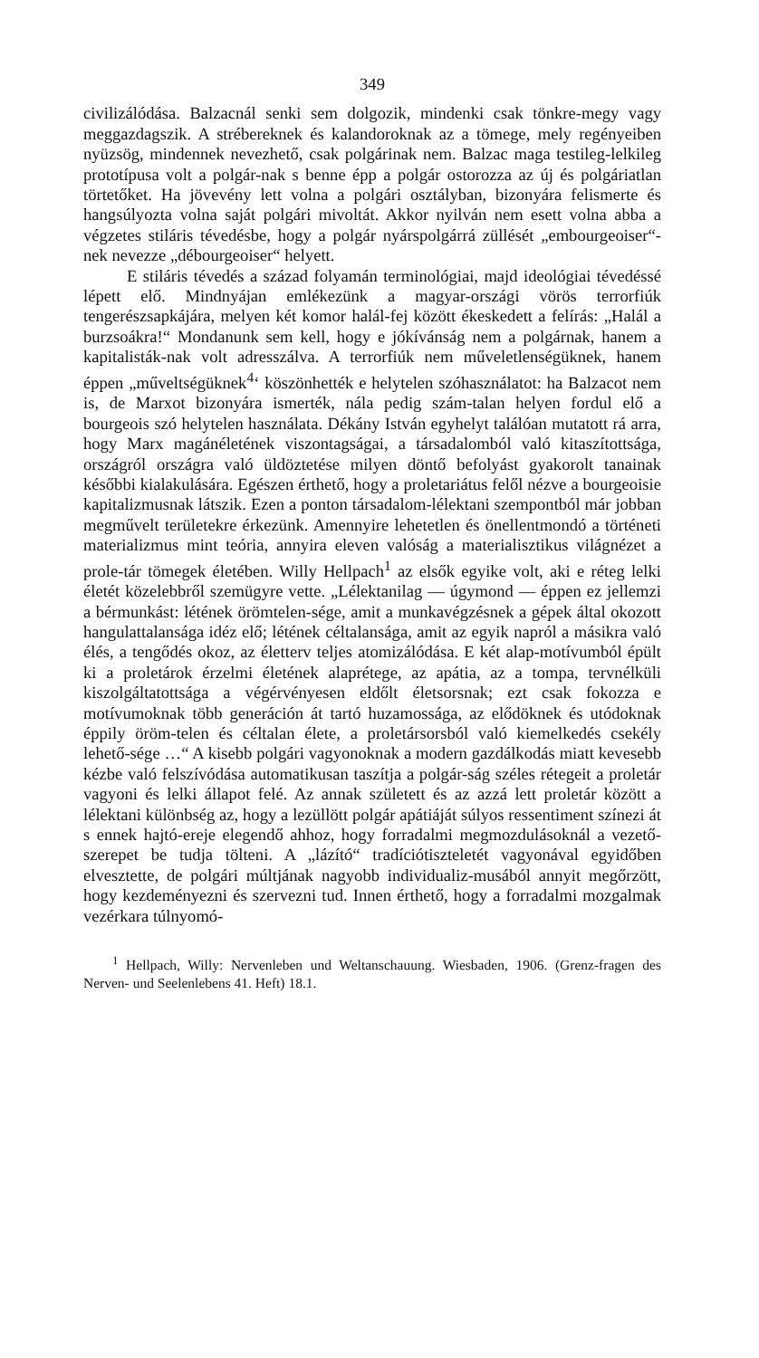349
civilizálódása. Balzacnál senki sem dolgozik, mindenki csak tönkre-megy vagy meggazdagszik. A strébereknek és kalandoroknak az a tömege, mely regényeiben nyüzsög, mindennek nevezhető, csak polgárinak nem. Balzac maga testileg-lelkileg prototípusa volt a polgár-nak s benne épp a polgár ostorozza az új és polgáriatlan törtetőket. Ha jövevény lett volna a polgári osztályban, bizonyára felismerte és hangsúlyozta volna saját polgári mivoltát. Akkor nyilván nem esett volna abba a végzetes stiláris tévedésbe, hogy a polgár nyárspolgárrá züllését „embourgeoiser“-nek nevezze „débourgeoiser“ helyett.
E stiláris tévedés a század folyamán terminológiai, majd ideológiai tévedéssé lépett elő. Mindnyájan emlékezünk a magyar-országi vörös terrorfiúk tengerészsapkájára, melyen két komor halál-fej között ékeskedett a felírás: „Halál a burzsoákra!“ Mondanunk sem kell, hogy e jókívánság nem a polgárnak, hanem a kapitalisták-nak volt adresszálva. A terrorfiúk nem műveletlenségüknek, hanem éppen „műveltségüknek<sup>4</sup>‘ köszönhették e helytelen szóhasználatot: ha Balzacot nem is, de Marxot bizonyára ismerték, nála pedig szám-talan helyen fordul elő a bourgeois szó helytelen használata. Dékány István egyhelyt találóan mutatott rá arra, hogy Marx magánéletének viszontagságai, a társadalomból való kitaszítottsága, országról országra való üldöztetése milyen döntő befolyást gyakorolt tanainak későbbi kialakulására. Egészen érthető, hogy a proletariátus felől nézve a bourgeoisie kapitalizmusnak látszik. Ezen a ponton társadalom-lélektani szempontból már jobban megművelt területekre érkezünk. Amennyire lehetetlen és önellentmondó a történeti materializmus mint teória, annyira eleven valóság a materialisztikus világnézet a prole-tár tömegek életében. Willy Hellpach<sup>1</sup> az elsők egyike volt, aki e réteg lelki életét közelebbről szemügyre vette. „Lélektanilag — úgymond — éppen ez jellemzi a bérmunkást: létének örömtelen-sége, amit a munkavégzésnek a gépek által okozott hangulattalansága idéz elő; létének céltalansága, amit az egyik napról a másikra való élés, a tengődés okoz, az életterv teljes atomizálódása. E két alap-motívumból épült ki a proletárok érzelmi életének alaprétege, az apátia, az a tompa, tervnélküli kiszolgáltatottsága a végérvényesen eldőlt életsorsnak; ezt csak fokozza e motívumoknak több generáción át tartó huzamossága, az elődöknek és utódoknak éppily öröm-telen és céltalan élete, a proletársorsból való kiemelkedés csekély lehető-sége …“ A kisebb polgári vagyonoknak a modern gazdálkodás miatt kevesebb kézbe való felszívódása automatikusan taszítja a polgár-ság széles rétegeit a proletár vagyoni és lelki állapot felé. Az annak született és az azzá lett proletár között a lélektani különbség az, hogy a lezüllött polgár apátiáját súlyos ressentiment színezi át s ennek hajtó-ereje elegendő ahhoz, hogy forradalmi megmozdulásoknál a vezető-szerepet be tudja tölteni. A „lázító“ tradíciótiszteletét vagyonával egyidőben elvesztette, de polgári múltjának nagyobb individualiz-musából annyit megőrzött, hogy kezdeményezni és szervezni tud. Innen érthető, hogy a forradalmi mozgalmak vezérkara túlnyomó-
<sup>1</sup> Hellpach, Willy: Nervenleben und Weltanschauung. Wiesbaden, 1906. (Grenz-fragen des Nerven- und Seelenlebens 41. Heft) 18.1.